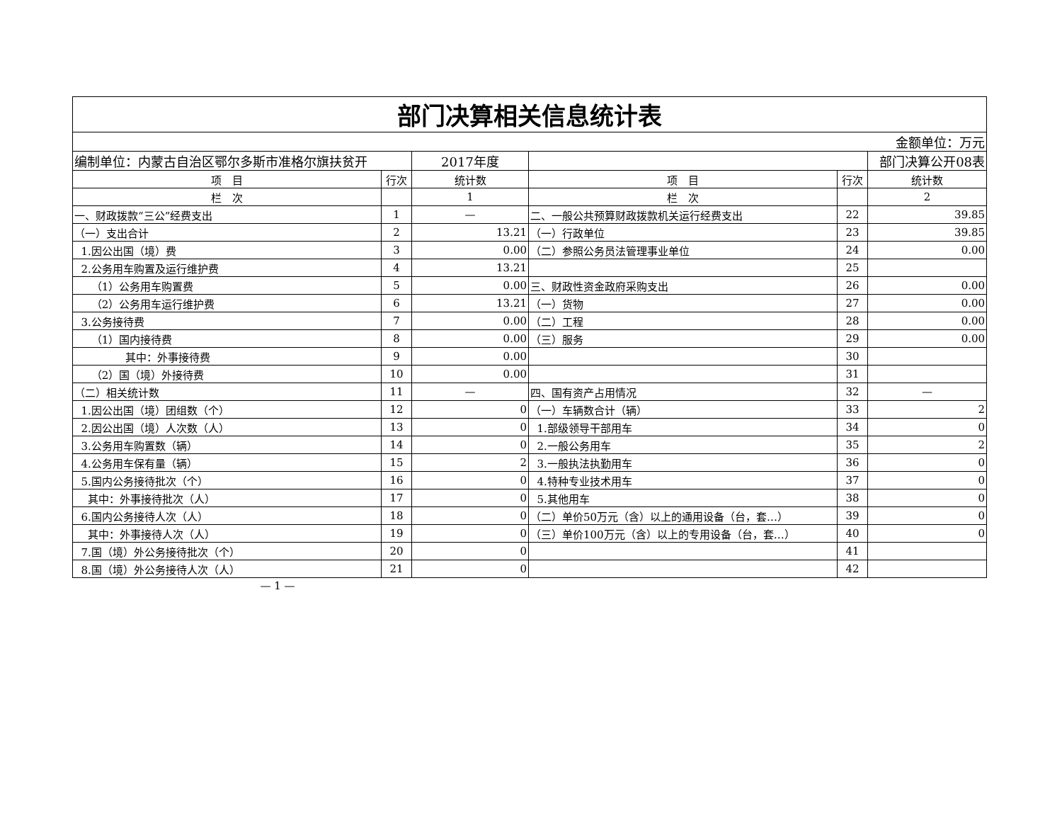| 部门决算相关信息统计表 | | | | | |
| 金额单位：万元 | | | | | |
| 编制单位：内蒙古自治区鄂尔多斯市准格尔旗扶贫开 | | 2017年度 | | | 部门决算公开08表 |
| 项 目 | 行次 | 统计数 | 项 目 | 行次 | 统计数 |
| 栏 次 | | 1 | 栏 次 | | 2 |
| 一、财政拨款“三公”经费支出 | 1 | — | 二、一般公共预算财政拨款机关运行经费支出 | 22 | 39.85 |
| （一）支出合计 | 2 | 13.21 | （一）行政单位 | 23 | 39.85 |
| 1.因公出国（境）费 | 3 | 0.00 | （二）参照公务员法管理事业单位 | 24 | 0.00 |
| 2.公务用车购置及运行维护费 | 4 | 13.21 | | 25 | |
| （1）公务用车购置费 | 5 | 0.00 | 三、财政性资金政府采购支出 | 26 | 0.00 |
| （2）公务用车运行维护费 | 6 | 13.21 | （一）货物 | 27 | 0.00 |
| 3.公务接待费 | 7 | 0.00 | （二）工程 | 28 | 0.00 |
| （1）国内接待费 | 8 | 0.00 | （三）服务 | 29 | 0.00 |
| 其中：外事接待费 | 9 | 0.00 | | 30 | |
| （2）国（境）外接待费 | 10 | 0.00 | | 31 | |
| （二）相关统计数 | 11 | — | 四、国有资产占用情况 | 32 | — |
| 1.因公出国（境）团组数（个） | 12 | 0 | （一）车辆数合计（辆） | 33 | 2 |
| 2.因公出国（境）人次数（人） | 13 | 0 | 1.部级领导干部用车 | 34 | 0 |
| 3.公务用车购置数（辆） | 14 | 0 | 2.一般公务用车 | 35 | 2 |
| 4.公务用车保有量（辆） | 15 | 2 | 3.一般执法执勤用车 | 36 | 0 |
| 5.国内公务接待批次（个） | 16 | 0 | 4.特种专业技术用车 | 37 | 0 |
| 其中：外事接待批次（人） | 17 | 0 | 5.其他用车 | 38 | 0 |
| 6.国内公务接待人次（人） | 18 | 0 | （二）单价50万元（含）以上的通用设备（台，套…） | 39 | 0 |
| 其中：外事接待人次（人） | 19 | 0 | （三）单价100万元（含）以上的专用设备（台，套…） | 40 | 0 |
| 7.国（境）外公务接待批次（个） | 20 | 0 | | 41 | |
| 8.国（境）外公务接待人次（人） | 21 | 0 | | 42 | |
— 1 —